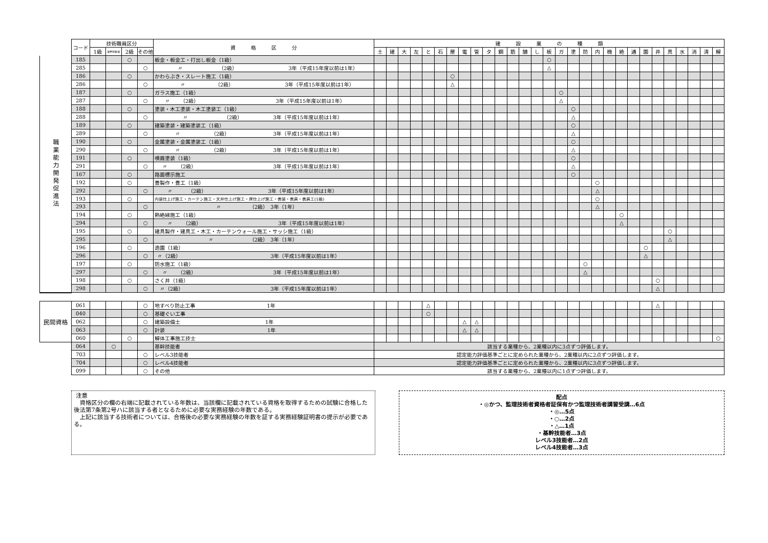| | コード | 技術職員区分 | | | | 資 格 区 分 | 建 設 業 の 種 類 | | | | | | | | | | | | | | | | | | | | | | | | | | | | |
| | | 1級 | 基幹技能者 | 2級 | その他 | | 土 | 建 | 大 | 左 | と | 石 | 屋 | 電 | 管 | タ | 鋼 | 筋 | 舗 | し | 板 | ガ | 塗 | 防 | 内 | 機 | 絶 | 通 | 園 | 井 | 具 | 水 | 消 | 清 | 解 |
| 職業能力開発促進法 | 185 | | | ○ | | 板金・板金工・打出し板金（1級） | | | | | | | | | | | | | | | ○ | | | | | | | | | | | | | | |
| | 285 | | | | ○ | 〃 （2級） 3年（平成15年度以前は1年） | | | | | | | | | | | | | | | △ | | | | | | | | | | | | | | |
| | 186 | | | ○ | | かわらぶき・スレート施工（1級） | | | | | | | ○ | | | | | | | | | | | | | | | | | | | | | | |
| | 286 | | | | ○ | 〃 （2級） 3年（平成15年度以前は1年） | | | | | | | △ | | | | | | | | | | | | | | | | | | | | | | |
| | 187 | | | ○ | | ガラス施工（1級） | | | | | | | | | | | | | | | | ○ | | | | | | | | | | | | | |
| | 287 | | | | ○ | 〃 （2級） 3年（平成15年度以前は1年） | | | | | | | | | | | | | | | | △ | | | | | | | | | | | | | |
| | 188 | | | ○ | | 塗装・木工塗装・木工塗装工（1級） | | | | | | | | | | | | | | | | | ○ | | | | | | | | | | | | |
| | 288 | | | | ○ | 〃 （2級） 3年（平成15年度以前は1年） | | | | | | | | | | | | | | | | | △ | | | | | | | | | | | | |
| | 189 | | | ○ | | 建築塗装・建築塗装工（1級） | | | | | | | | | | | | | | | | | ○ | | | | | | | | | | | | |
| | 289 | | | | ○ | 〃 （2級） 3年（平成15年度以前は1年） | | | | | | | | | | | | | | | | | △ | | | | | | | | | | | | |
| | 190 | | | ○ | | 金属塗装・金属塗装工（1級） | | | | | | | | | | | | | | | | | ○ | | | | | | | | | | | | |
| | 290 | | | | ○ | 〃 （2級） 3年（平成15年度以前は1年） | | | | | | | | | | | | | | | | | △ | | | | | | | | | | | | |
| | 191 | | | ○ | | 噴霧塗装（1級） | | | | | | | | | | | | | | | | | ○ | | | | | | | | | | | | |
| | 291 | | | | ○ | 〃 （2級） 3年（平成15年度以前は1年） | | | | | | | | | | | | | | | | | △ | | | | | | | | | | | | |
| | 167 | | | ○ | | 路面標示施工 | | | | | | | | | | | | | | | | | ○ | | | | | | | | | | | | |
| | 192 | | | ○ | | 畳製作・畳工（1級） | | | | | | | | | | | | | | | | | | | ○ | | | | | | | | | | |
| | 292 | | | | ○ | 〃 （2級） 3年（平成15年度以前は1年） | | | | | | | | | | | | | | | | | | | △ | | | | | | | | | | |
| | 193 | | | ○ | | 内装仕上げ施工・カーテン施工・天井仕上げ施工・床仕上げ施工・表装・表具・表具工(1級) | | | | | | | | | | | | | | | | | | | ○ | | | | | | | | | | |
| | 293 | | | | ○ | 〃 （2級） 3年（1年） | | | | | | | | | | | | | | | | | | | △ | | | | | | | | | | |
| | 194 | | | ○ | | 熱絶縁施工（1級） | | | | | | | | | | | | | | | | | | | | | ○ | | | | | | | | |
| | 294 | | | | ○ | 〃 （2級） 3年（平成15年度以前は1年） | | | | | | | | | | | | | | | | | | | | | △ | | | | | | | | |
| | 195 | | | ○ | | 建具製作・建具工・木工・カーテンウォール施工・サッシ施工（1級） | | | | | | | | | | | | | | | | | | | | | | | | | ○ | | | | |
| | 295 | | | | ○ | 〃 （2級） 3年（1年） | | | | | | | | | | | | | | | | | | | | | | | | | △ | | | | |
| | 196 | | | ○ | | 造園（1級） | | | | | | | | | | | | | | | | | | | | | | | ○ | | | | | | |
| | 296 | | | | ○ | 〃（2級） 3年（平成15年度以前は1年） | | | | | | | | | | | | | | | | | | | | | | | △ | | | | | | |
| | 197 | | | ○ | | 防水施工（1級） | | | | | | | | | | | | | | | | | | ○ | | | | | | | | | | | |
| | 297 | | | | ○ | 〃 （2級） 3年（平成15年度以前は1年） | | | | | | | | | | | | | | | | | | △ | | | | | | | | | | | |
| | 198 | | | ○ | | さく井（1級） | | | | | | | | | | | | | | | | | | | | | | | | ○ | | | | | |
| | 298 | | | | ○ | 〃（2級） 3年（平成15年度以前は1年） | | | | | | | | | | | | | | | | | | | | | | | | △ | | | | | |
| 民間資格 | 061 | | | | ○ | 地すべり防止工事 1年 | | | | | △ | | | | | | | | | | | | | | | | | | | △ | | | | | |
| | 040 | | | | ○ | 基礎ぐい工事 | | | | | ○ | | | | | | | | | | | | | | | | | | | | | | | | |
| | 062 | | | | ○ | 建築設備士 1年 | | | | | | | | △ | △ | | | | | | | | | | | | | | | | | | | | |
| | 063 | | | | ○ | 計装 1年 | | | | | | | | △ | △ | | | | | | | | | | | | | | | | | | | | |
| | 060 | | | ○ | | 解体工事施工技士 | | | | | | | | | | | | | | | | | | | | | | | | | | | | | ○ |
| | 064 | | ○ | | | 基幹技能者 | 該当する業種から、2業種以内に3点ずつ評価します。 | | | | | | | | | | | | | | | | | | | | | | | | | | | | |
| | 703 | | | | ○ | レベル3技能者 | 認定能力評価基準ごとに定められた業種から、2業種以内に2点ずつ評価します。 | | | | | | | | | | | | | | | | | | | | | | | | | | | | |
| | 704 | | | | ○ | レベル4技能者 | 認定能力評価基準ごとに定められた業種から、2業種以内に3点ずつ評価します。 | | | | | | | | | | | | | | | | | | | | | | | | | | | | |
| | 099 | | | | ○ | その他 | 該当する業種から、2業種以内に1点ずつ評価します。 | | | | | | | | | | | | | | | | | | | | | | | | | | | | |
注意
　資格区分の欄の右端に記載されている年数は、当該欄に記載されている資格を取得するための試験に合格した後法第7条第2号ハに該当する者となるために必要な実務経験の年数である。
　上記に該当する技術者については、合格後の必要な実務経験の年数を証する実務経験証明書の提示が必要である。
配点
・◎かつ、監理技術者資格者証保有かつ監理技術者講習受講…6点
・◎…5点
・○…2点
・△…1点
・基幹技能者…3点
レベル3技能者…2点
レベル4技能者…3点